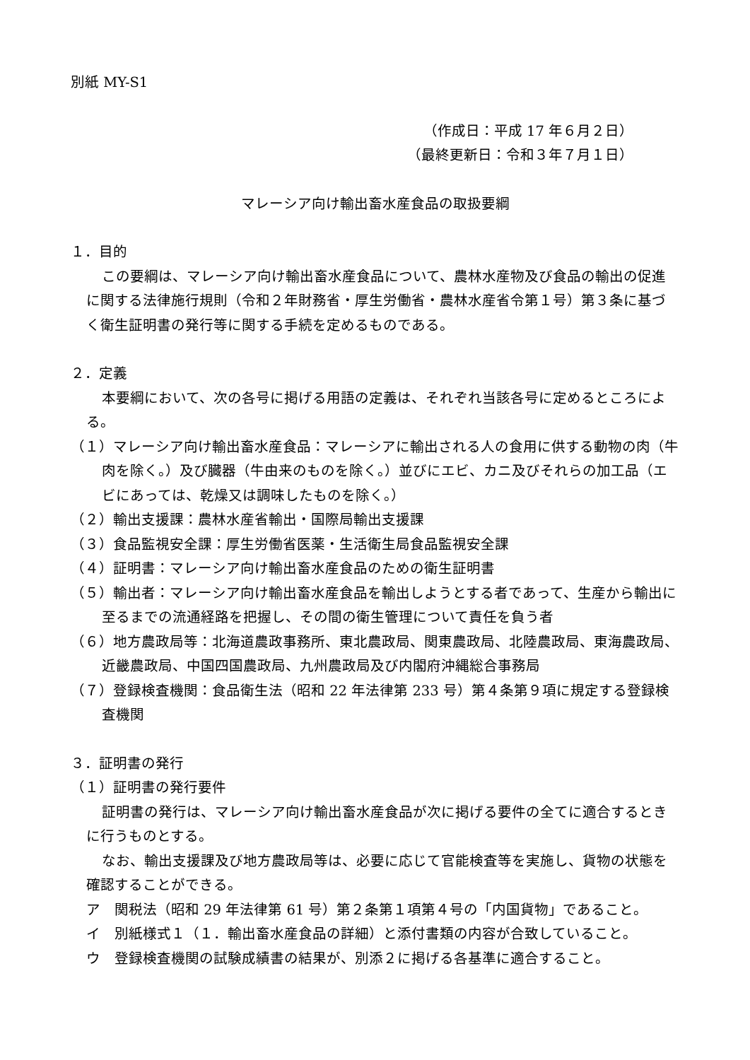別紙 MY-S1
（作成日：平成 17 年６月２日）
（最終更新日：令和３年７月１日）
マレーシア向け輸出畜水産食品の取扱要綱
１．目的
この要綱は、マレーシア向け輸出畜水産食品について、農林水産物及び食品の輸出の促進に関する法律施行規則（令和２年財務省・厚生労働省・農林水産省令第１号）第３条に基づく衛生証明書の発行等に関する手続を定めるものである。
２．定義
本要綱において、次の各号に掲げる用語の定義は、それぞれ当該各号に定めるところによる。
（１）マレーシア向け輸出畜水産食品：マレーシアに輸出される人の食用に供する動物の肉（牛肉を除く。）及び臓器（牛由来のものを除く。）並びにエビ、カニ及びそれらの加工品（エビにあっては、乾燥又は調味したものを除く。）
（２）輸出支援課：農林水産省輸出・国際局輸出支援課
（３）食品監視安全課：厚生労働省医薬・生活衛生局食品監視安全課
（４）証明書：マレーシア向け輸出畜水産食品のための衛生証明書
（５）輸出者：マレーシア向け輸出畜水産食品を輸出しようとする者であって、生産から輸出に至るまでの流通経路を把握し、その間の衛生管理について責任を負う者
（６）地方農政局等：北海道農政事務所、東北農政局、関東農政局、北陸農政局、東海農政局、近畿農政局、中国四国農政局、九州農政局及び内閣府沖縄総合事務局
（７）登録検査機関：食品衛生法（昭和 22 年法律第 233 号）第４条第９項に規定する登録検査機関
３．証明書の発行
（１）証明書の発行要件
証明書の発行は、マレーシア向け輸出畜水産食品が次に掲げる要件の全てに適合するときに行うものとする。
なお、輸出支援課及び地方農政局等は、必要に応じて官能検査等を実施し、貨物の状態を確認することができる。
ア　関税法（昭和 29 年法律第 61 号）第２条第１項第４号の「内国貨物」であること。
イ　別紙様式１（１．輸出畜水産食品の詳細）と添付書類の内容が合致していること。
ウ　登録検査機関の試験成績書の結果が、別添２に掲げる各基準に適合すること。